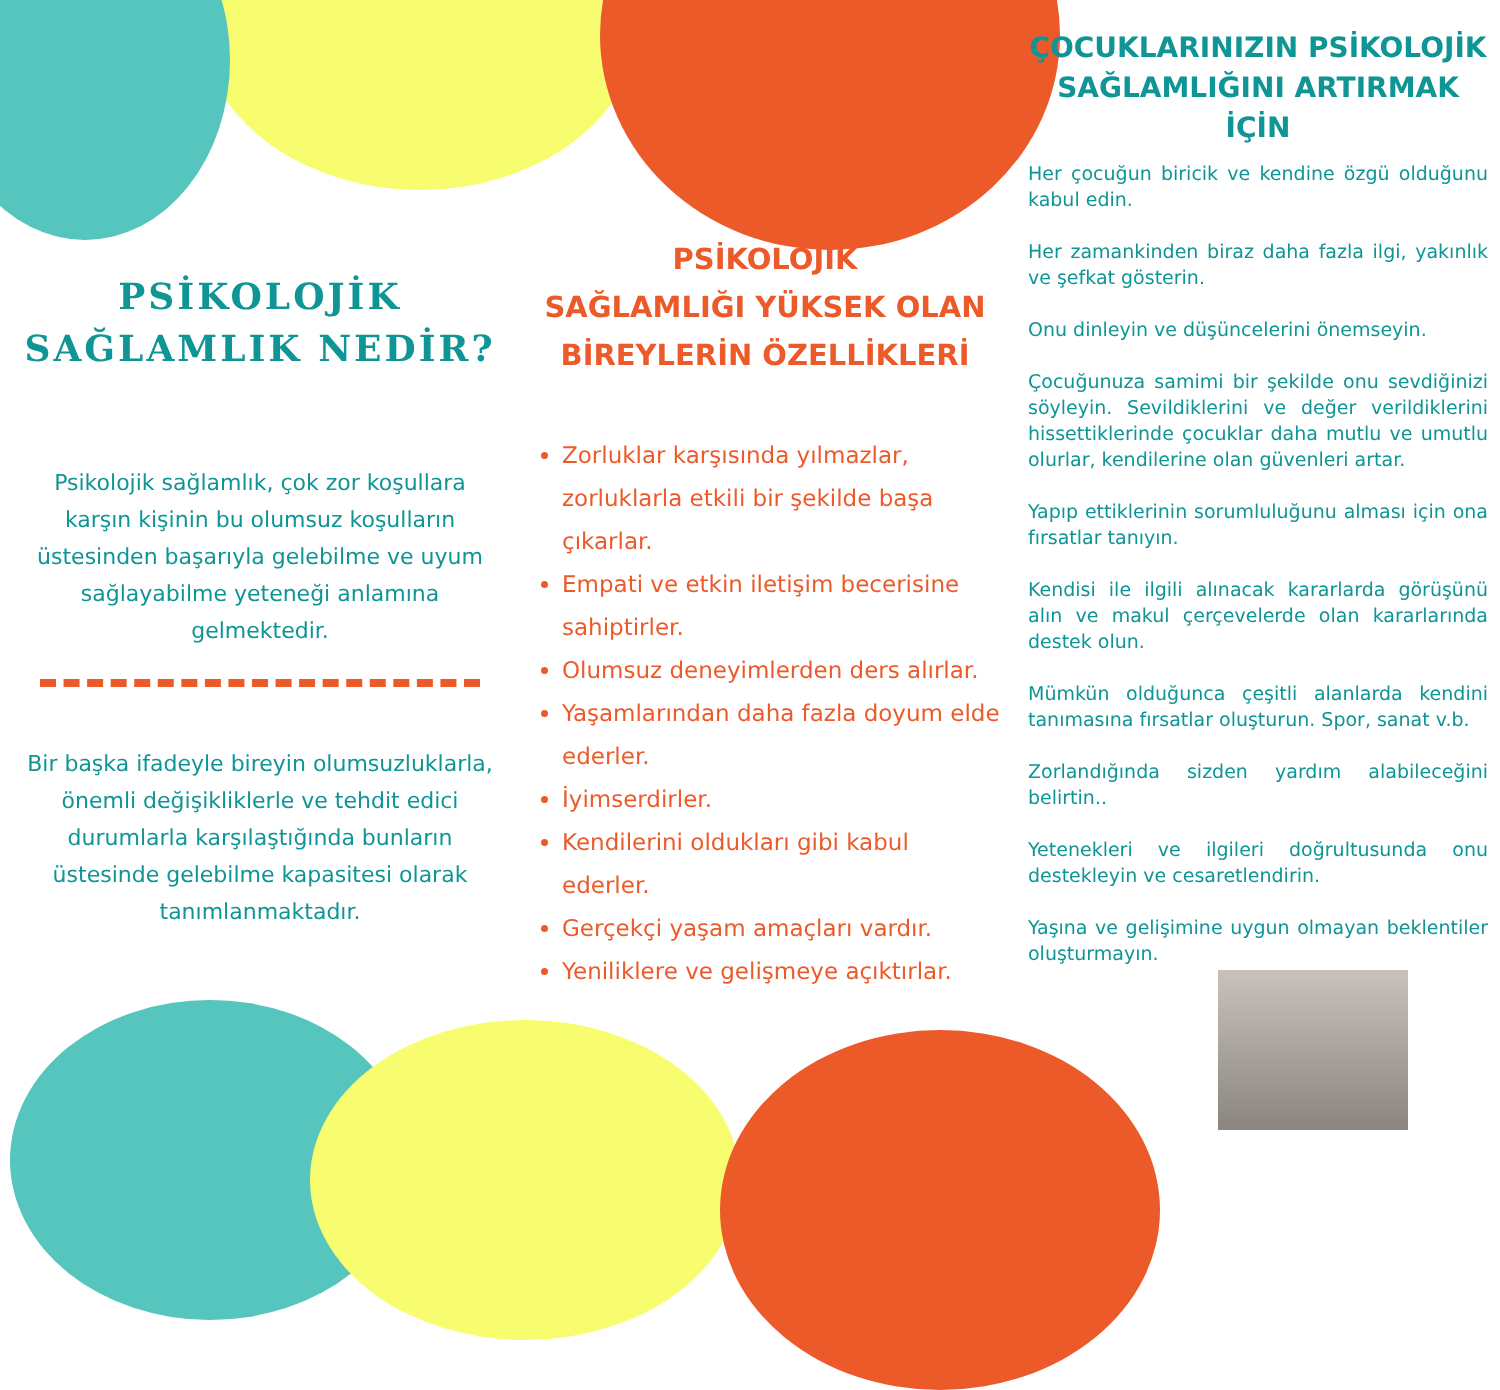PSİKOLOJİK SAĞLAMLIK NEDİR?
Psikolojik sağlamlık, çok zor koşullara karşın kişinin bu olumsuz koşulların üstesinden başarıyla gelebilme ve uyum sağlayabilme yeteneği anlamına gelmektedir.
Bir başka ifadeyle bireyin olumsuzluklarla, önemli değişikliklerle ve tehdit edici durumlarla karşılaştığında bunların üstesinde gelebilme kapasitesi olarak tanımlanmaktadır.
PSİKOLOJİK
SAĞLAMLIĞI YÜKSEK OLAN
BİREYLERİN ÖZELLİKLERİ
Zorluklar karşısında yılmazlar, zorluklarla etkili bir şekilde başa çıkarlar.
Empati ve etkin iletişim becerisine sahiptirler.
Olumsuz deneyimlerden ders alırlar.
Yaşamlarından daha fazla doyum elde ederler.
İyimserdirler.
Kendilerini oldukları gibi kabul ederler.
Gerçekçi yaşam amaçları vardır.
Yeniliklere ve gelişmeye açıktırlar.
ÇOCUKLARINIZIN PSİKOLOJİK SAĞLAMLIĞINI ARTIRMAK İÇİN
Her çocuğun biricik ve kendine özgü olduğunu kabul edin.
Her zamankinden biraz daha fazla ilgi, yakınlık ve şefkat gösterin.
Onu dinleyin ve düşüncelerini önemseyin.
Çocuğunuza samimi bir şekilde onu sevdiğinizi söyleyin. Sevildiklerini ve değer verildiklerini hissettiklerinde çocuklar daha mutlu ve umutlu olurlar, kendilerine olan güvenleri artar.
Yapıp ettiklerinin sorumluluğunu alması için ona fırsatlar tanıyın.
Kendisi ile ilgili alınacak kararlarda görüşünü alın ve makul çerçevelerde olan kararlarında destek olun.
Mümkün olduğunca çeşitli alanlarda kendini tanımasına fırsatlar oluşturun. Spor, sanat v.b.
Zorlandığında sizden yardım alabileceğini belirtin..
Yetenekleri ve ilgileri doğrultusunda onu destekleyin ve cesaretlendirin.
Yaşına ve gelişimine uygun olmayan beklentiler oluşturmayın.